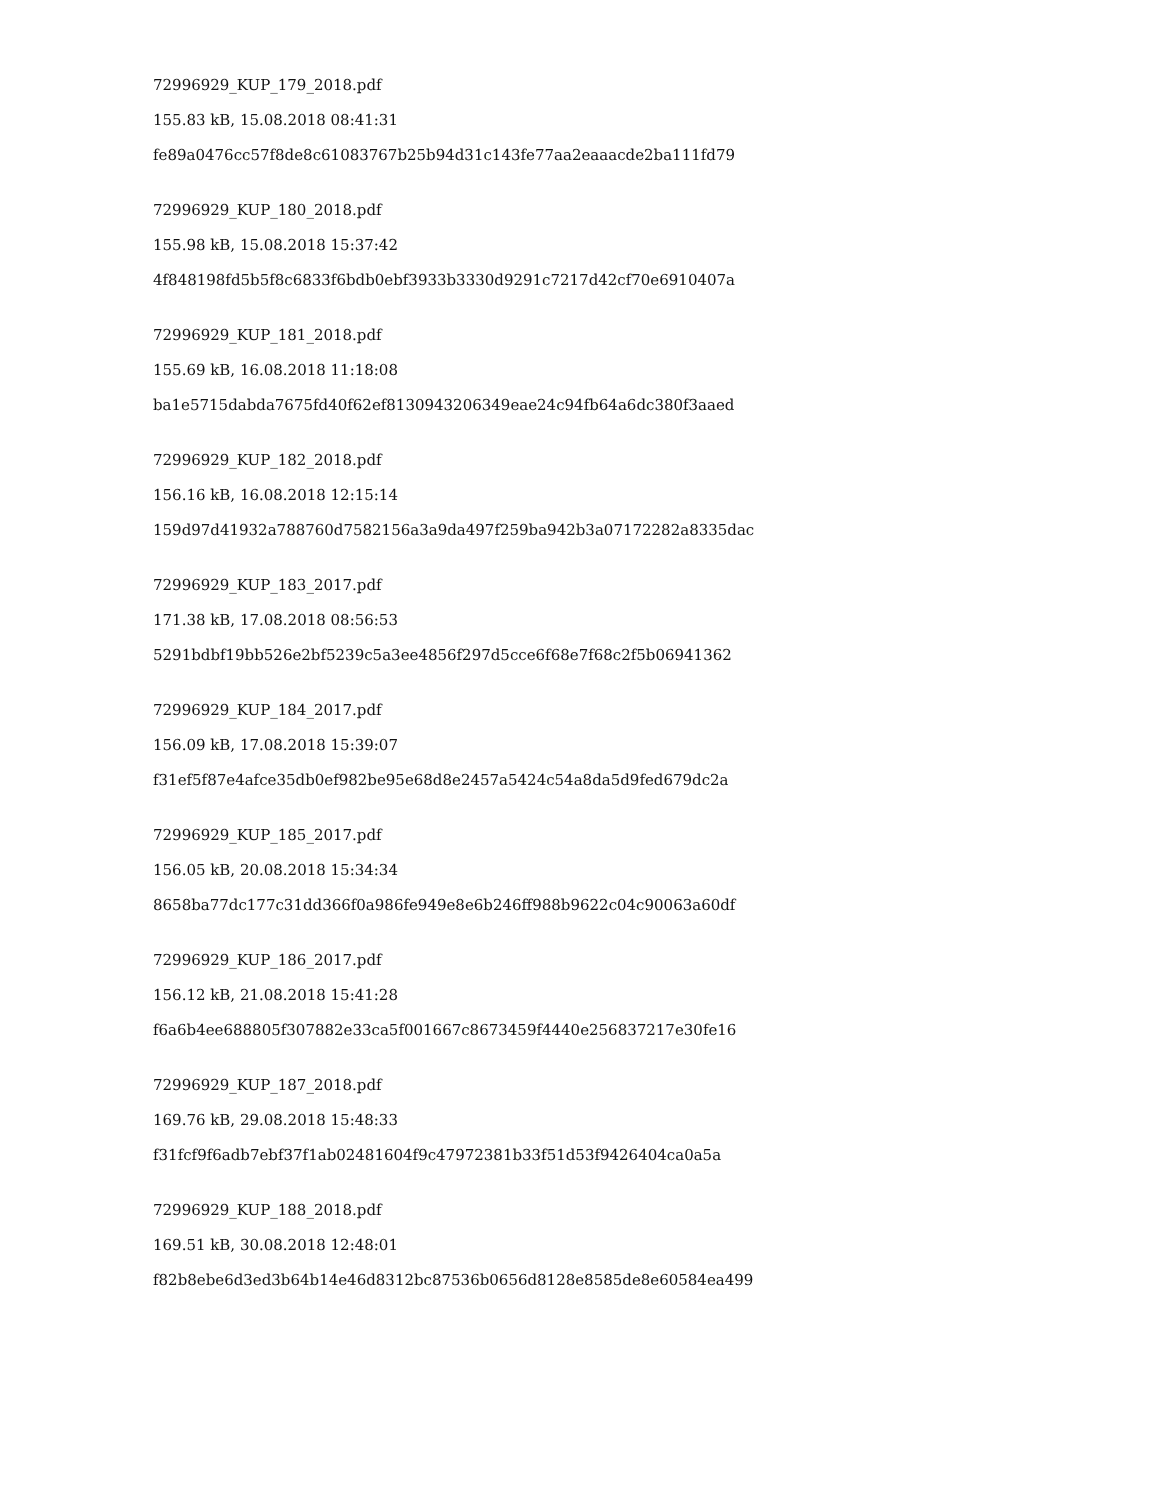72996929_KUP_179_2018.pdf
155.83 kB, 15.08.2018 08:41:31
fe89a0476cc57f8de8c61083767b25b94d31c143fe77aa2eaaacde2ba111fd79
72996929_KUP_180_2018.pdf
155.98 kB, 15.08.2018 15:37:42
4f848198fd5b5f8c6833f6bdb0ebf3933b3330d9291c7217d42cf70e6910407a
72996929_KUP_181_2018.pdf
155.69 kB, 16.08.2018 11:18:08
ba1e5715dabda7675fd40f62ef8130943206349eae24c94fb64a6dc380f3aaed
72996929_KUP_182_2018.pdf
156.16 kB, 16.08.2018 12:15:14
159d97d41932a788760d7582156a3a9da497f259ba942b3a07172282a8335dac
72996929_KUP_183_2017.pdf
171.38 kB, 17.08.2018 08:56:53
5291bdbf19bb526e2bf5239c5a3ee4856f297d5cce6f68e7f68c2f5b06941362
72996929_KUP_184_2017.pdf
156.09 kB, 17.08.2018 15:39:07
f31ef5f87e4afce35db0ef982be95e68d8e2457a5424c54a8da5d9fed679dc2a
72996929_KUP_185_2017.pdf
156.05 kB, 20.08.2018 15:34:34
8658ba77dc177c31dd366f0a986fe949e8e6b246ff988b9622c04c90063a60df
72996929_KUP_186_2017.pdf
156.12 kB, 21.08.2018 15:41:28
f6a6b4ee688805f307882e33ca5f001667c8673459f4440e256837217e30fe16
72996929_KUP_187_2018.pdf
169.76 kB, 29.08.2018 15:48:33
f31fcf9f6adb7ebf37f1ab02481604f9c47972381b33f51d53f9426404ca0a5a
72996929_KUP_188_2018.pdf
169.51 kB, 30.08.2018 12:48:01
f82b8ebe6d3ed3b64b14e46d8312bc87536b0656d8128e8585de8e60584ea499